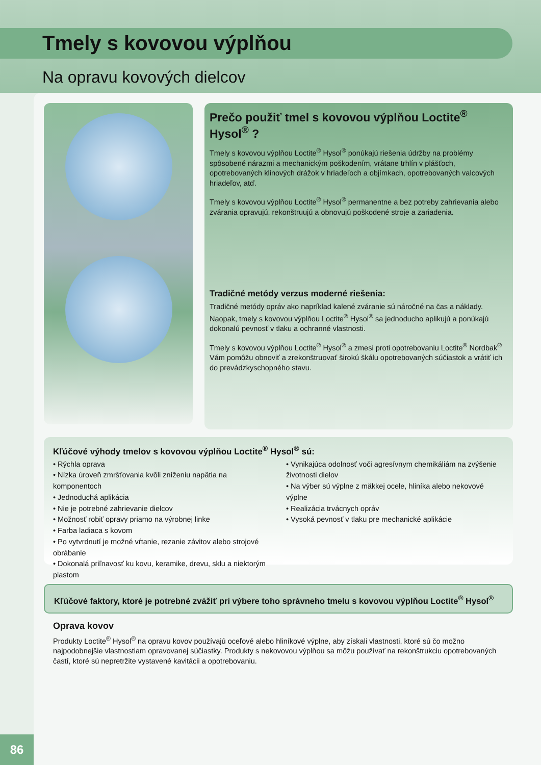Tmely s kovovou výplňou
Na opravu kovových dielcov
Prečo použiť tmel s kovovou výplňou Loctite<sup>®</sup> Hysol<sup>®</sup> ?
Tmely s kovovou výplňou Loctite<sup>®</sup> Hysol<sup>®</sup> ponúkajú riešenia údržby na problémy spôsobené nárazmi a mechanickým poškodením, vrátane trhlín v plášťoch, opotrebovaných klinových drážok v hriadeľoch a objímkach, opotrebovaných valcových hriadeľov, atď.
Tmely s kovovou výplňou Loctite<sup>®</sup> Hysol<sup>®</sup> permanentne a bez potreby zahrievania alebo zvárania opravujú, rekonštruujú a obnovujú poškodené stroje a zariadenia.
Tradičné metódy verzus moderné riešenia:
Tradičné metódy opráv ako napríklad kalené zváranie sú náročné na čas a náklady. Naopak, tmely s kovovou výplňou Loctite<sup>®</sup> Hysol<sup>®</sup> sa jednoducho aplikujú a ponúkajú dokonalú pevnosť v tlaku a ochranné vlastnosti.
Tmely s kovovou výplňou Loctite<sup>®</sup> Hysol<sup>®</sup> a zmesi proti opotrebovaniu Loctite<sup>®</sup> Nordbak<sup>®</sup> Vám pomôžu obnoviť a zrekonštruovať širokú škálu opotrebovaných súčiastok a vrátiť ich do prevádzkyschopného stavu.
Kľúčové výhody tmelov s kovovou výplňou Loctite<sup>®</sup> Hysol<sup>®</sup> sú:
• Rýchla oprava
• Nízka úroveň zmršťovania kvôli zníženiu napätia na komponentoch
• Jednoduchá aplikácia
• Nie je potrebné zahrievanie dielcov
• Možnosť robiť opravy priamo na výrobnej linke
• Farba ladiaca s kovom
• Po vytvrdnutí je možné vŕtanie, rezanie závitov alebo strojové obrábanie
• Dokonalá priľnavosť ku kovu, keramike, drevu, sklu a niektorým plastom
• Vynikajúca odolnosť voči agresívnym chemikáliám na zvýšenie životnosti dielov
• Na výber sú výplne z mäkkej ocele, hliníka alebo nekovové výplne
• Realizácia trvácnych opráv
• Vysoká pevnosť v tlaku pre mechanické aplikácie
Kľúčové faktory, ktoré je potrebné zvážiť pri výbere toho správneho tmelu s kovovou výplňou Loctite<sup>®</sup> Hysol<sup>®</sup>
Oprava kovov
Produkty Loctite<sup>®</sup> Hysol<sup>®</sup> na opravu kovov používajú oceľové alebo hliníkové výplne, aby získali vlastnosti, ktoré sú čo možno najpodobnejšie vlastnostiam opravovanej súčiastky. Produkty s nekovovou výplňou sa môžu používať na rekonštrukciu opotrebovaných častí, ktoré sú nepretržite vystavené kavitácii a opotrebovaniu.
86